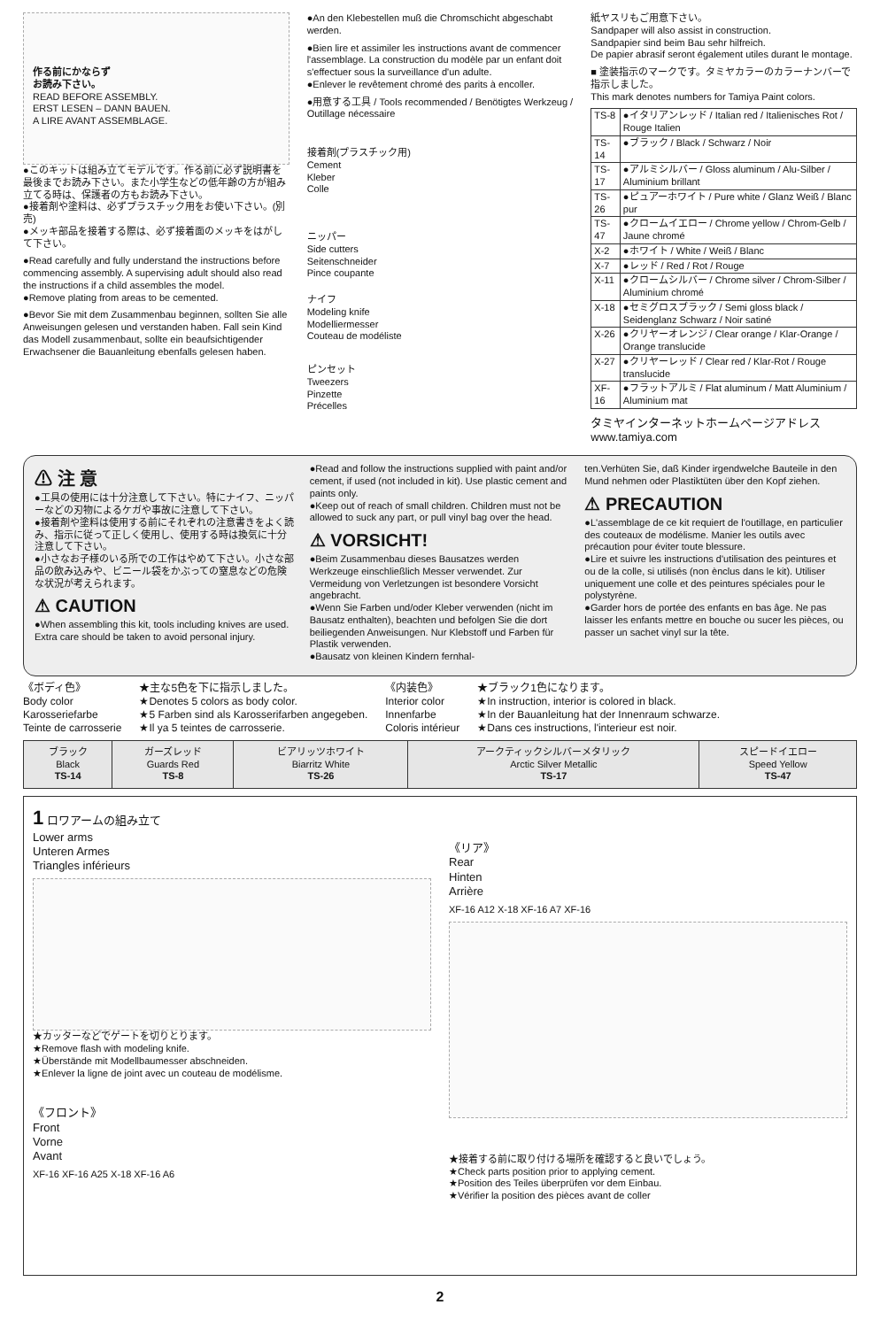作る前にかならず
お読み下さい。
READ BEFORE ASSEMBLY.
ERST LESEN – DANN BAUEN.
A LIRE AVANT ASSEMBLAGE.
●このキットは組み立てモデルです。作る前に必ず説明書を最後までお読み下さい。また小学生などの低年齢の方が組み立てる時は、保護者の方もお読み下さい。
●接着剤や塗料は、必ずプラスチック用をお使い下さい。(別売)
●メッキ部品を接着する際は、必ず接着面のメッキをはがして下さい。
●Read carefully and fully understand the instructions before commencing assembly. A supervising adult should also read the instructions if a child assembles the model.
●Remove plating from areas to be cemented.
●Bevor Sie mit dem Zusammenbau beginnen, sollten Sie alle Anweisungen gelesen und verstanden haben. Fall sein Kind das Modell zusammenbaut, sollte ein beaufsichtigender Erwachsener die Bauanleitung ebenfalls gelesen haben.
●An den Klebestellen muß die Chromschicht abgeschabt werden.
●Bien lire et assimiler les instructions avant de commencer l'assemblage. La construction du modèle par un enfant doit s'effectuer sous la surveillance d'un adulte.
●Enlever le revêtement chromé des parits à encoller.
●用意する工具 / Tools recommended / Benötigtes Werkzeug / Outillage nécessaire
接着剤(プラスチック用)
Cement
Kleber
Colle
ニッパー
Side cutters
Seitenschneider
Pince coupante
ナイフ
Modeling knife
Modelliermesser
Couteau de modéliste
ピンセット
Tweezers
Pinzette
Précelles
紙ヤスリもご用意下さい。
Sandpaper will also assist in construction.
Sandpapier sind beim Bau sehr hilfreich.
De papier abrasif seront également utiles durant le montage.
■ 塗装指示のマークです。タミヤカラーのカラーナンバーで指示しました。
This mark denotes numbers for Tamiya Paint colors.
| TS-8 | ●イタリアンレッド / Italian red / Italienisches Rot / Rouge Italien |
| TS-14 | ●ブラック / Black / Schwarz / Noir |
| TS-17 | ●アルミシルバー / Gloss aluminum / Alu-Silber / Aluminium brillant |
| TS-26 | ●ピュアーホワイト / Pure white / Glanz Weiß / Blanc pur |
| TS-47 | ●クロームイエロー / Chrome yellow / Chrom-Gelb / Jaune chromé |
| X-2 | ●ホワイト / White / Weiß / Blanc |
| X-7 | ●レッド / Red / Rot / Rouge |
| X-11 | ●クロームシルバー / Chrome silver / Chrom-Silber / Aluminium chromé |
| X-18 | ●セミグロスブラック / Semi gloss black / Seidenglanz Schwarz / Noir satiné |
| X-26 | ●クリヤーオレンジ / Clear orange / Klar-Orange / Orange translucide |
| X-27 | ●クリヤーレッド / Clear red / Klar-Rot / Rouge translucide |
| XF-16 | ●フラットアルミ / Flat aluminum / Matt Aluminium / Aluminium mat |
タミヤインターネットホームページアドレス
www.tamiya.com
⚠ 注 意
●工具の使用には十分注意して下さい。特にナイフ、ニッパーなどの刃物によるケガや事故に注意して下さい。
●接着剤や塗料は使用する前にそれぞれの注意書きをよく読み、指示に従って正しく使用し、使用する時は換気に十分注意して下さい。
●小さなお子様のいる所での工作はやめて下さい。小さな部品の飲み込みや、ビニール袋をかぶっての窒息などの危険な状況が考えられます。
⚠ CAUTION
●When assembling this kit, tools including knives are used. Extra care should be taken to avoid personal injury.
●Read and follow the instructions supplied with paint and/or cement, if used (not included in kit). Use plastic cement and paints only.
●Keep out of reach of small children. Children must not be allowed to suck any part, or pull vinyl bag over the head.
⚠ VORSICHT!
●Beim Zusammenbau dieses Bausatzes werden Werkzeuge einschließlich Messer verwendet. Zur Vermeidung von Verletzungen ist besondere Vorsicht angebracht.
●Wenn Sie Farben und/oder Kleber verwenden (nicht im Bausatz enthalten), beachten und befolgen Sie die dort beiliegenden Anweisungen. Nur Klebstoff und Farben für Plastik verwenden.
●Bausatz von kleinen Kindern fernhal-
ten.Verhüten Sie, daß Kinder irgendwelche Bauteile in den Mund nehmen oder Plastiktüten über den Kopf ziehen.
⚠ PRECAUTION
●L'assemblage de ce kit requiert de l'outillage, en particulier des couteaux de modélisme. Manier les outils avec précaution pour éviter toute blessure.
●Lire et suivre les instructions d'utilisation des peintures et ou de la colle, si utilisés (non ènclus dans le kit). Utiliser uniquement une colle et des peintures spéciales pour le polystyrène.
●Garder hors de portée des enfants en bas âge. Ne pas laisser les enfants mettre en bouche ou sucer les pièces, ou passer un sachet vinyl sur la tête.
《ボディ色》
Body color
Karosseriefarbe
Teinte de carrosserie
★主な5色を下に指示しました。
★Denotes 5 colors as body color.
★5 Farben sind als Karosserifarben angegeben.
★Il ya 5 teintes de carrosserie.
《内装色》
Interior color
Innenfarbe
Coloris intérieur
★ブラック1色になります。
★In instruction, interior is colored in black.
★In der Bauanleitung hat der Innenraum schwarze.
★Dans ces instructions, l'interieur est noir.
| ブラック Black TS-14 | ガーズレッド Guards Red TS-8 | ビアリッツホワイト Biarritz White TS-26 | アークティックシルバーメタリック Arctic Silver Metallic TS-17 | スピードイエロー Speed Yellow TS-47 |
1 ロワアームの組み立て
Lower arms
Unteren Armes
Triangles inférieurs
★カッターなどでゲートを切りとります。
★Remove flash with modeling knife.
★Überstände mit Modellbaumesser abschneiden.
★Enlever la ligne de joint avec un couteau de modélisme.
《フロント》
Front
Vorne
Avant
XF-16 XF-16 A25 X-18 XF-16 A6
《リア》
Rear
Hinten
Arrière
XF-16 A12 X-18 XF-16 A7 XF-16
★接着する前に取り付ける場所を確認すると良いでしょう。
★Check parts position prior to applying cement.
★Position des Teiles überprüfen vor dem Einbau.
★Vérifier la position des pièces avant de coller
2